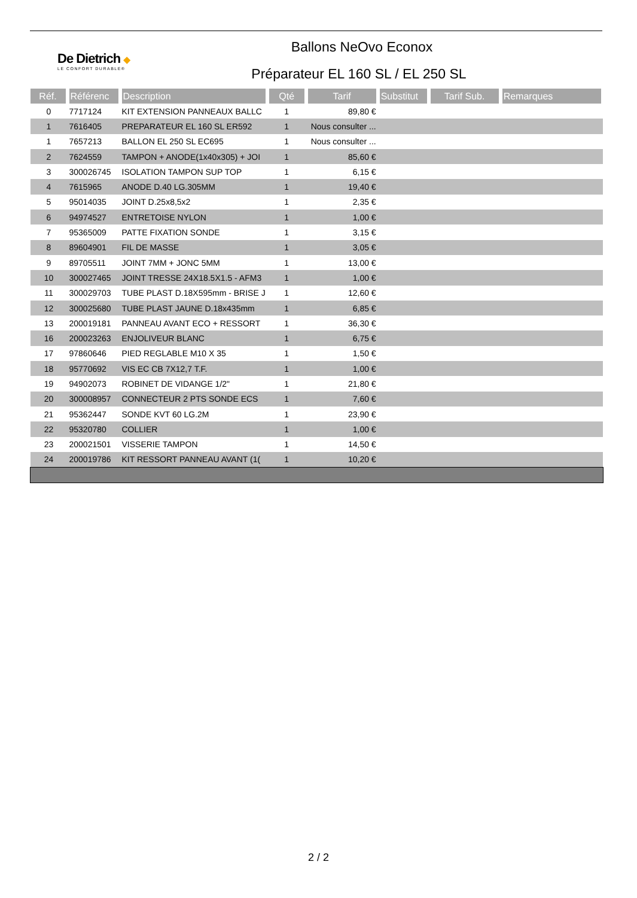De Dietrich ◆
LE CONFORT DURABLE®
Ballons NeOvo Econox
Préparateur EL 160 SL / EL 250 SL
| Réf. | Référenc | Description | Qté | Tarif | Substitut | Tarif Sub. | Remarques |
| --- | --- | --- | --- | --- | --- | --- | --- |
| 0 | 7717124 | KIT EXTENSION PANNEAUX BALLC | 1 | 89,80 € | | | |
| 1 | 7616405 | PREPARATEUR EL 160 SL ER592 | 1 | Nous consulter ... | | | |
| 1 | 7657213 | BALLON EL 250 SL EC695 | 1 | Nous consulter ... | | | |
| 2 | 7624559 | TAMPON + ANODE(1x40x305) + JOI | 1 | 85,60 € | | | |
| 3 | 300026745 | ISOLATION TAMPON SUP TOP | 1 | 6,15 € | | | |
| 4 | 7615965 | ANODE D.40 LG.305MM | 1 | 19,40 € | | | |
| 5 | 95014035 | JOINT D.25x8,5x2 | 1 | 2,35 € | | | |
| 6 | 94974527 | ENTRETOISE NYLON | 1 | 1,00 € | | | |
| 7 | 95365009 | PATTE FIXATION SONDE | 1 | 3,15 € | | | |
| 8 | 89604901 | FIL DE MASSE | 1 | 3,05 € | | | |
| 9 | 89705511 | JOINT 7MM + JONC 5MM | 1 | 13,00 € | | | |
| 10 | 300027465 | JOINT TRESSE 24X18.5X1.5 - AFM3 | 1 | 1,00 € | | | |
| 11 | 300029703 | TUBE PLAST D.18X595mm - BRISE J | 1 | 12,60 € | | | |
| 12 | 300025680 | TUBE PLAST JAUNE D.18x435mm | 1 | 6,85 € | | | |
| 13 | 200019181 | PANNEAU AVANT ECO + RESSORT | 1 | 36,30 € | | | |
| 16 | 200023263 | ENJOLIVEUR BLANC | 1 | 6,75 € | | | |
| 17 | 97860646 | PIED REGLABLE M10 X 35 | 1 | 1,50 € | | | |
| 18 | 95770692 | VIS EC CB 7X12,7 T.F. | 1 | 1,00 € | | | |
| 19 | 94902073 | ROBINET DE VIDANGE 1/2" | 1 | 21,80 € | | | |
| 20 | 300008957 | CONNECTEUR 2 PTS SONDE ECS | 1 | 7,60 € | | | |
| 21 | 95362447 | SONDE KVT 60 LG.2M | 1 | 23,90 € | | | |
| 22 | 95320780 | COLLIER | 1 | 1,00 € | | | |
| 23 | 200021501 | VISSERIE TAMPON | 1 | 14,50 € | | | |
| 24 | 200019786 | KIT RESSORT PANNEAU AVANT (1( | 1 | 10,20 € | | | |
2 / 2